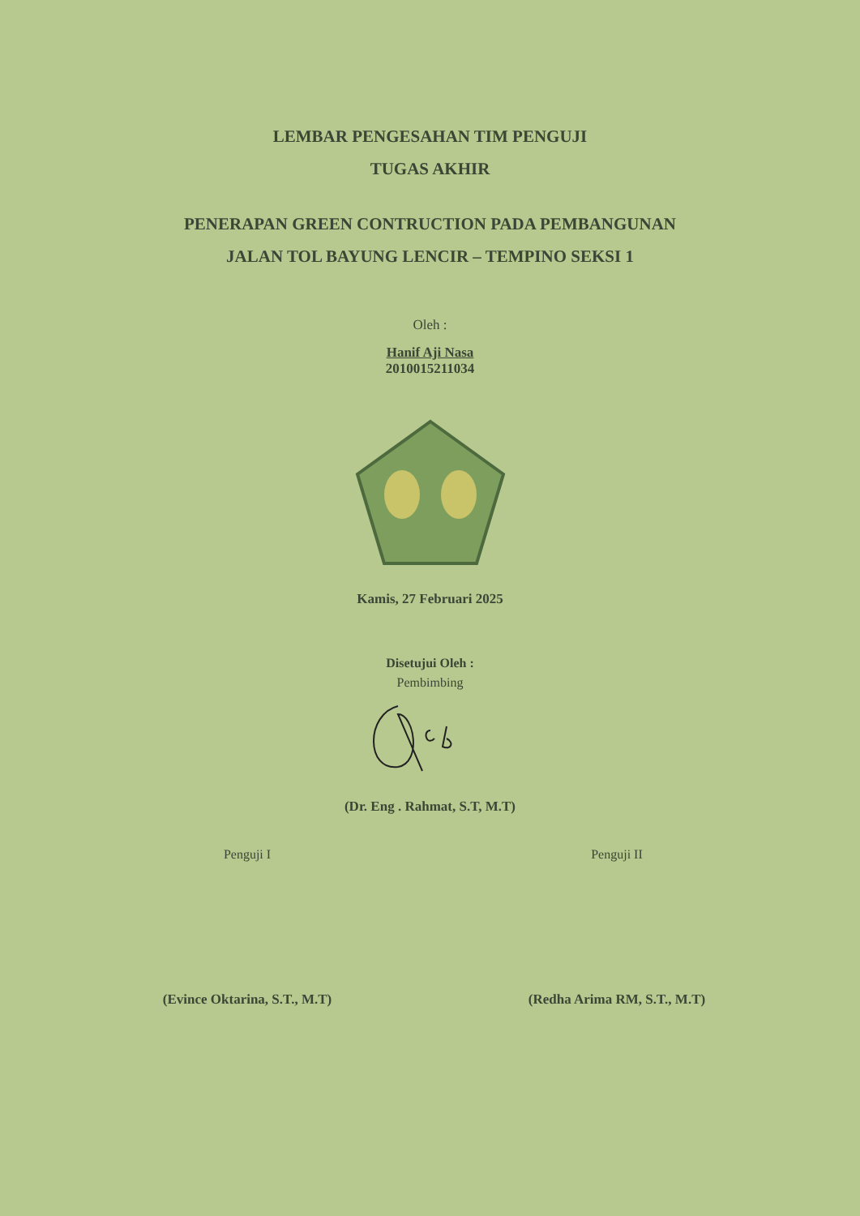LEMBAR PENGESAHAN TIM PENGUJI
TUGAS AKHIR
PENERAPAN GREEN CONTRUCTION PADA PEMBANGUNAN
JALAN TOL BAYUNG LENCIR – TEMPINO SEKSI 1
Oleh :
Hanif Aji Nasa
2010015211034
Kamis, 27 Februari 2025
Disetujui Oleh :
Pembimbing
(Dr. Eng . Rahmat, S.T, M.T)
Penguji I
(Evince Oktarina, S.T., M.T)
Penguji II
(Redha Arima RM, S.T., M.T)